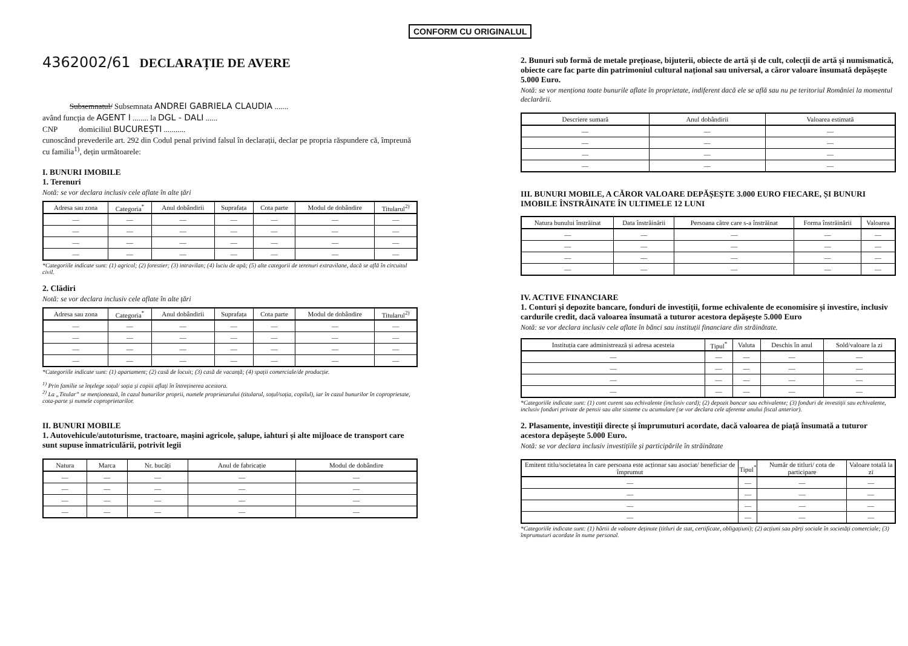CONFORM CU ORIGINALUL
4362002/61
DECLARAȚIE DE AVERE
Subsemnatul/ Subsemnata ANDREI GABRIELA CLAUDIA .......
având funcția de AGENT I ........ la DGL - DALI ......
CNP domiciliul BUCUREȘTI ...........
cunoscând prevederile art. 292 din Codul penal privind falsul în declarații, declar pe propria răspundere că, împreună cu familia<sup>1)</sup>, dețin următoarele:
I. BUNURI IMOBILE
1. Terenuri
Notă: se vor declara inclusiv cele aflate în alte țări
| Adresa sau zona | Categoria<sup>*</sup> | Anul dobândirii | Suprafața | Cota parte | Modul de dobândire | Titularul<sup>2)</sup> |
| --- | --- | --- | --- | --- | --- | --- |
| — | — | — | — | — | — | — |
| — | — | — | — | — | — | — |
| — | — | — | — | — | — | — |
| — | — | — | — | — | — | — |
*Categoriile indicate sunt: (1) agricol; (2) forestier; (3) intravilan; (4) luciu de apă; (5) alte categorii de terenuri extravilane, dacă se află în circuitul civil.
2. Clădiri
Notă: se vor declara inclusiv cele aflate în alte țări
| Adresa sau zona | Categoria<sup>*</sup> | Anul dobândirii | Suprafața | Cota parte | Modul de dobândire | Titularul<sup>2)</sup> |
| --- | --- | --- | --- | --- | --- | --- |
| — | — | — | — | — | — | — |
| — | — | — | — | — | — | — |
| — | — | — | — | — | — | — |
| — | — | — | — | — | — | — |
*Categoriile indicate sunt: (1) apartament; (2) casă de locuit; (3) casă de vacanță; (4) spații comerciale/de producție.
<sup>1)</sup> Prin familie se înțelege soțul/ soția și copiii aflați în întreținerea acestora.
<sup>2)</sup> La „Titular” se menționează, în cazul bunurilor proprii, numele proprietarului (titularul, soțul/soția, copilul), iar în cazul bunurilor în coproprietate, cota-parte și numele coproprietarilor.
II. BUNURI MOBILE
1. Autovehicule/autoturisme, tractoare, mașini agricole, șalupe, iahturi și alte mijloace de transport care sunt supuse înmatriculării, potrivit legii
| Natura | Marca | Nr. bucăți | Anul de fabricație | Modul de dobândire |
| --- | --- | --- | --- | --- |
| — | — | — | — | — |
| — | — | — | — | — |
| — | — | — | — | — |
| — | — | — | — | — |
2. Bunuri sub formă de metale prețioase, bijuterii, obiecte de artă și de cult, colecții de artă și numismatică, obiecte care fac parte din patrimoniul cultural național sau universal, a căror valoare însumată depășește 5.000 Euro.
Notă: se vor menționa toate bunurile aflate în proprietate, indiferent dacă ele se află sau nu pe teritoriul României la momentul declarării.
| Descriere sumară | Anul dobândirii | Valoarea estimată |
| --- | --- | --- |
| — | — | — |
| — | — | — |
| — | — | — |
| — | — | — |
III. BUNURI MOBILE, A CĂROR VALOARE DEPĂȘEȘTE 3.000 EURO FIECARE, ȘI BUNURI IMOBILE ÎNSTRĂINATE ÎN ULTIMELE 12 LUNI
| Natura bunului înstrăinat | Data înstrăinării | Persoana către care s-a înstrăinat | Forma înstrăinării | Valoarea |
| --- | --- | --- | --- | --- |
| — | — | — | — | — |
| — | — | — | — | — |
| — | — | — | — | — |
| — | — | — | — | — |
IV. ACTIVE FINANCIARE
1. Conturi și depozite bancare, fonduri de investiții, forme echivalente de economisire și investire, inclusiv cardurile credit, dacă valoarea însumată a tuturor acestora depășește 5.000 Euro
Notă: se vor declara inclusiv cele aflate în bănci sau instituții financiare din străinătate.
| Instituția care administrează și adresa acesteia | Tipul<sup>*</sup> | Valuta | Deschis în anul | Sold/valoare la zi |
| --- | --- | --- | --- | --- |
| — | — | — | — | — |
| — | — | — | — | — |
| — | — | — | — | — |
| — | — | — | — | — |
*Categoriile indicate sunt: (1) cont curent sau echivalente (inclusiv card); (2) depozit bancar sau echivalente; (3) fonduri de investiții sau echivalente, inclusiv fonduri private de pensii sau alte sisteme cu acumulare (se vor declara cele aferente anului fiscal anterior).
2. Plasamente, investiții directe și împrumuturi acordate, dacă valoarea de piață însumată a tuturor acestora depășește 5.000 Euro.
Notă: se vor declara inclusiv investițiile și participările în străinătate
| Emitent titlu/societatea în care persoana este acționar sau asociat/ beneficiar de împrumut | Tipul<sup>*</sup> | Număr de titluri/ cota de participare | Valoare totală la zi |
| --- | --- | --- | --- |
| — | — | — | — |
| — | — | — | — |
| — | — | — | — |
| — | — | — | — |
*Categoriile indicate sunt: (1) hârtii de valoare deținute (titluri de stat, certificate, obligațiuni); (2) acțiuni sau părți sociale în societăți comerciale; (3) împrumuturi acordate în nume personal.